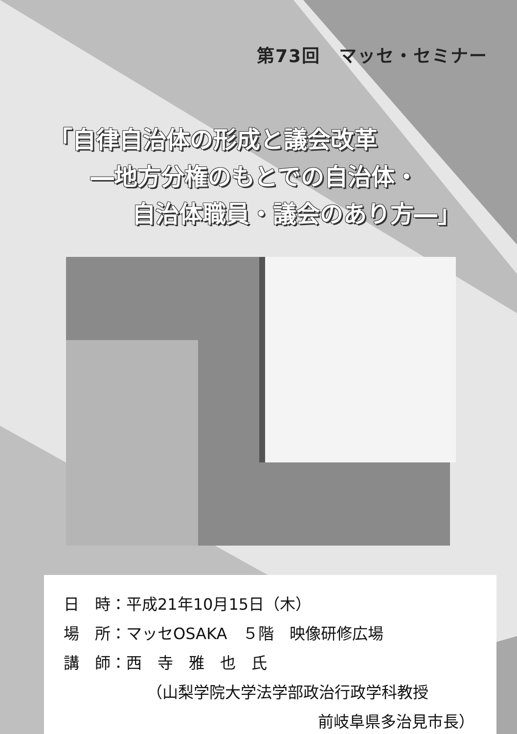第73回　マッセ・セミナー
「自律自治体の形成と議会改革
―地方分権のもとでの自治体・
自治体職員・議会のあり方―」
日　時：平成21年10月15日（木）
場　所：マッセOSAKA　５階　映像研修広場
講　師：西　寺　雅　也　氏
（山梨学院大学法学部政治行政学科教授
前岐阜県多治見市長）